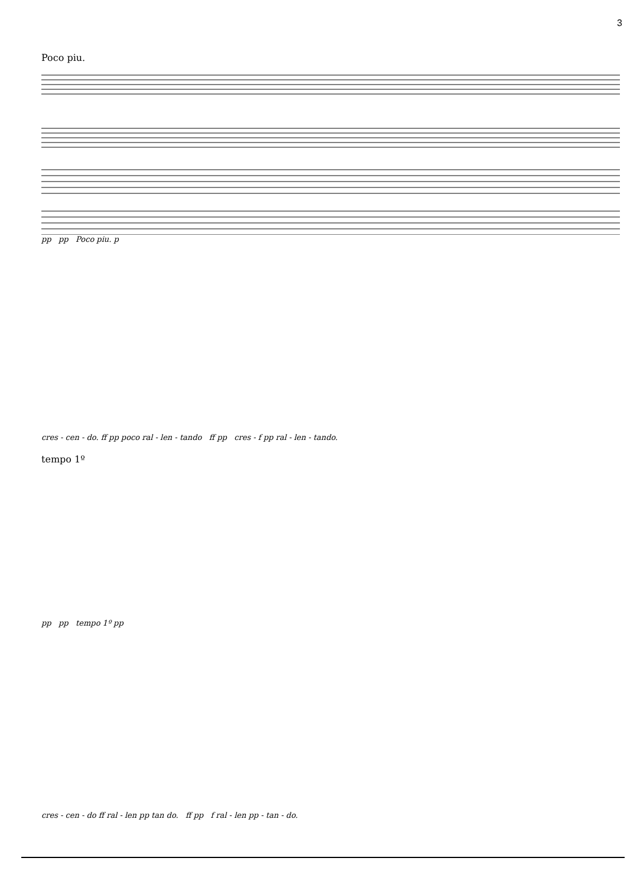3
Poco piu.
pp pp Poco piu. p
cres - cen - do. ff pp poco ral - len - tando ff pp cres - f pp ral - len - tando.
tempo 1º
pp pp tempo 1º pp
cres - cen - do ff ral - len pp tan do. ff pp f ral - len pp - tan - do.